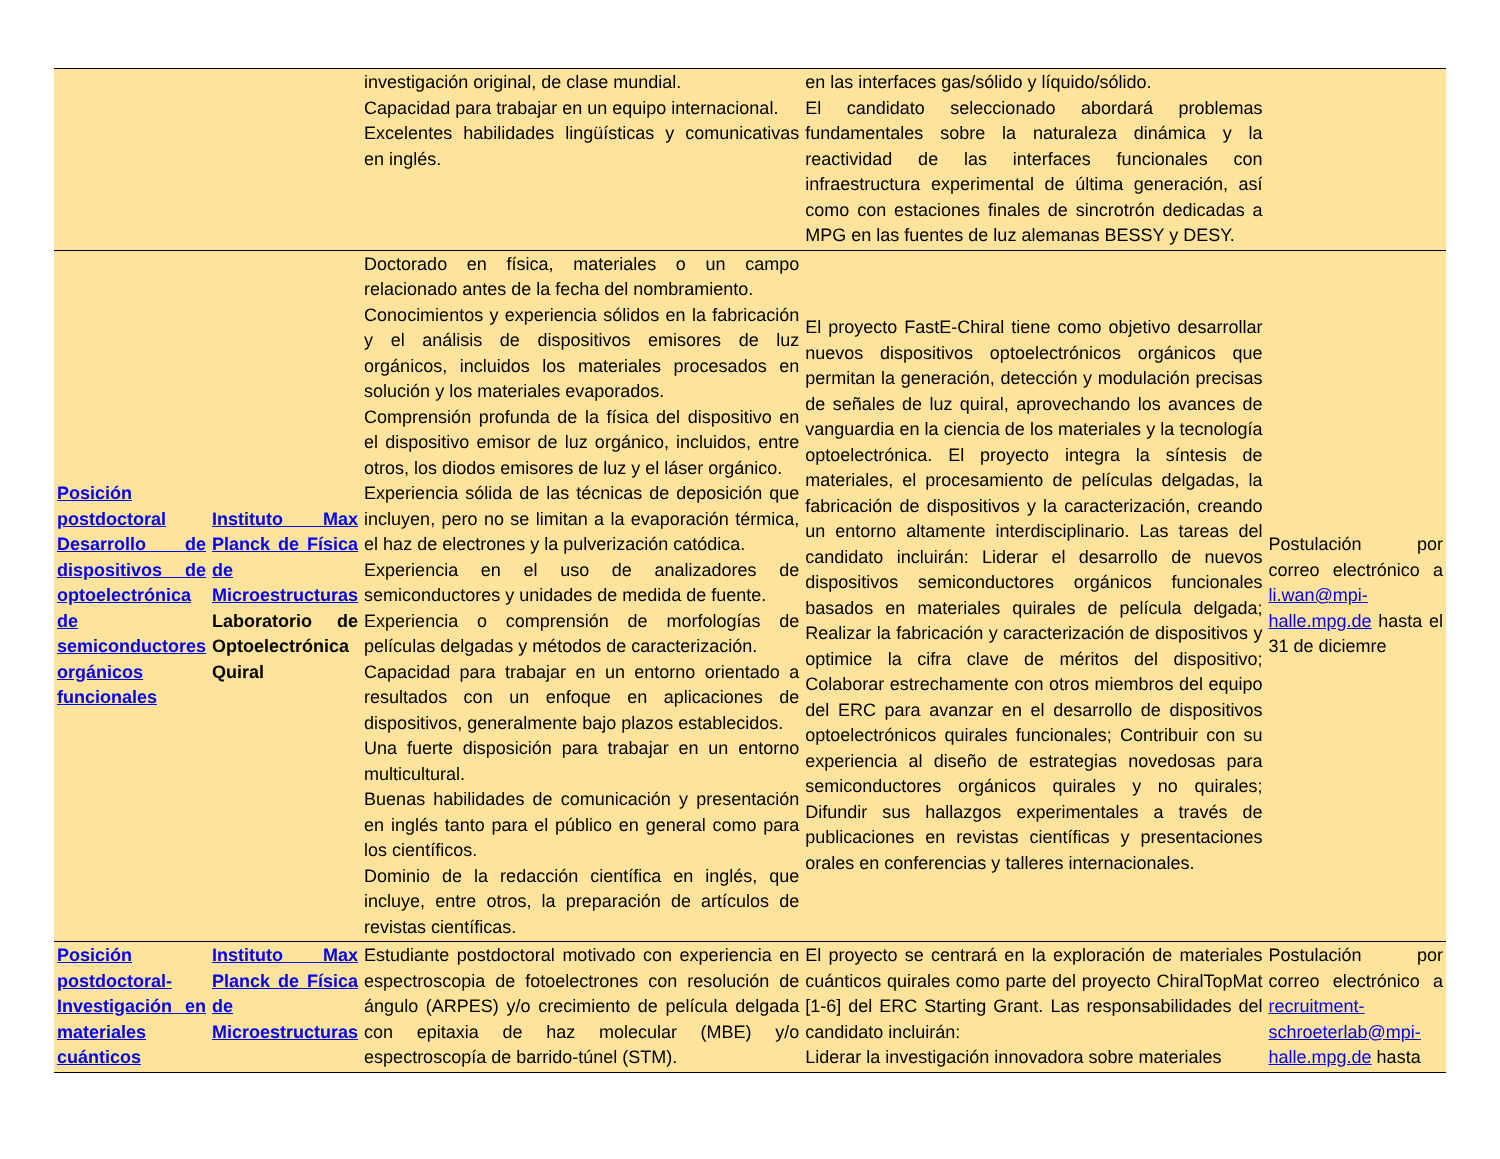| | | investigación original, de clase mundial. Capacidad para trabajar en un equipo internacional. Excelentes habilidades lingüísticas y comunicativas en inglés. | en las interfaces gas/sólido y líquido/sólido. El candidato seleccionado abordará problemas fundamentales sobre la naturaleza dinámica y la reactividad de las interfaces funcionales con infraestructura experimental de última generación, así como con estaciones finales de sincrotrón dedicadas a MPG en las fuentes de luz alemanas BESSY y DESY. | |
| Posición postdoctoral Desarrollo de dispositivos de optoelectrónica de semiconductores orgánicos funcionales | Instituto Max Planck de Física de Microestructuras Laboratorio de Optoelectrónica Quiral | Doctorado en física, materiales o un campo relacionado antes de la fecha del nombramiento. Conocimientos y experiencia sólidos en la fabricación y el análisis de dispositivos emisores de luz orgánicos, incluidos los materiales procesados en solución y los materiales evaporados. Comprensión profunda de la física del dispositivo en el dispositivo emisor de luz orgánico, incluidos, entre otros, los diodos emisores de luz y el láser orgánico. Experiencia sólida de las técnicas de deposición que incluyen, pero no se limitan a la evaporación térmica, el haz de electrones y la pulverización catódica. Experiencia en el uso de analizadores de semiconductores y unidades de medida de fuente. Experiencia o comprensión de morfologías de películas delgadas y métodos de caracterización. Capacidad para trabajar en un entorno orientado a resultados con un enfoque en aplicaciones de dispositivos, generalmente bajo plazos establecidos. Una fuerte disposición para trabajar en un entorno multicultural. Buenas habilidades de comunicación y presentación en inglés tanto para el público en general como para los científicos. Dominio de la redacción científica en inglés, que incluye, entre otros, la preparación de artículos de revistas científicas. | El proyecto FastE-Chiral tiene como objetivo desarrollar nuevos dispositivos optoelectrónicos orgánicos que permitan la generación, detección y modulación precisas de señales de luz quiral, aprovechando los avances de vanguardia en la ciencia de los materiales y la tecnología optoelectrónica. El proyecto integra la síntesis de materiales, el procesamiento de películas delgadas, la fabricación de dispositivos y la caracterización, creando un entorno altamente interdisciplinario. Las tareas del candidato incluirán: Liderar el desarrollo de nuevos dispositivos semiconductores orgánicos funcionales basados en materiales quirales de película delgada; Realizar la fabricación y caracterización de dispositivos y optimice la cifra clave de méritos del dispositivo; Colaborar estrechamente con otros miembros del equipo del ERC para avanzar en el desarrollo de dispositivos optoelectrónicos quirales funcionales; Contribuir con su experiencia al diseño de estrategias novedosas para semiconductores orgánicos quirales y no quirales; Difundir sus hallazgos experimentales a través de publicaciones en revistas científicas y presentaciones orales en conferencias y talleres internacionales. | Postulación por correo electrónico a li.wan@mpi-halle.mpg.de hasta el 31 de diciemre |
| Posición postdoctoral-Investigación en materiales cuánticos | Instituto Max Planck de Física de Microestructuras | Estudiante postdoctoral motivado con experiencia en espectroscopia de fotoelectrones con resolución de ángulo (ARPES) y/o crecimiento de película delgada con epitaxia de haz molecular (MBE) y/o espectroscopía de barrido-túnel (STM). | El proyecto se centrará en la exploración de materiales cuánticos quirales como parte del proyecto ChiralTopMat [1-6] del ERC Starting Grant. Las responsabilidades del candidato incluirán: Liderar la investigación innovadora sobre materiales | Postulación por correo electrónico a recruitment-schroeterlab@mpi-halle.mpg.de hasta |